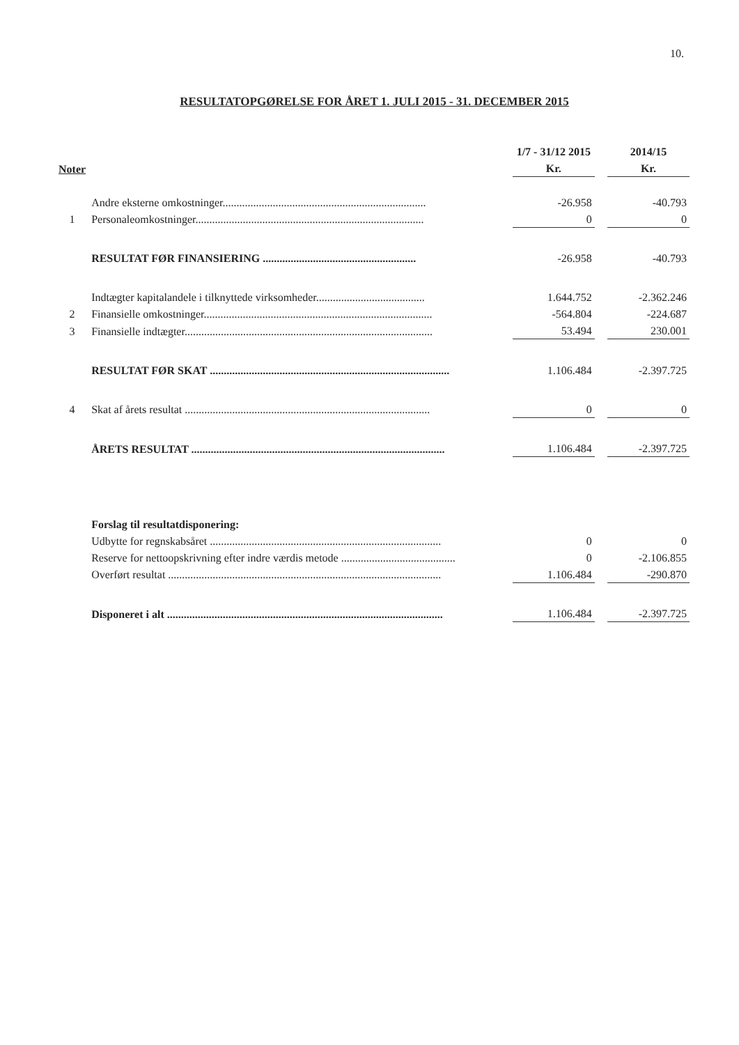10.
RESULTATOPGØRELSE FOR ÅRET 1. JULI 2015 - 31. DECEMBER 2015
| Noter | | 1/7 - 31/12 2015 | | 2014/15 |
| | | Kr. | | Kr. |
| | Andre eksterne omkostninger......................................................................... | -26.958 | | -40.793 |
| 1 | Personaleomkostninger.................................................................................. | 0 | | 0 |
| | RESULTAT FØR FINANSIERING ....................................................... | -26.958 | | -40.793 |
| | Indtægter kapitalandele i tilknyttede virksomheder....................................... | 1.644.752 | | -2.362.246 |
| 2 | Finansielle omkostninger.................................................................................. | -564.804 | | -224.687 |
| 3 | Finansielle indtægter......................................................................................... | 53.494 | | 230.001 |
| | RESULTAT FØR SKAT ...................................................................................... | 1.106.484 | | -2.397.725 |
| 4 | Skat af årets resultat ........................................................................................ | 0 | | 0 |
| | ÅRETS RESULTAT ........................................................................................... | 1.106.484 | | -2.397.725 |
| | Forslag til resultatdisponering: | | | |
| | Udbytte for regnskabsåret ................................................................................... | 0 | | 0 |
| | Reserve for nettoopskrivning efter indre værdis metode ......................................... | 0 | | -2.106.855 |
| | Overført resultat .................................................................................................. | 1.106.484 | | -290.870 |
| | Disponeret i alt ................................................................................................... | 1.106.484 | | -2.397.725 |